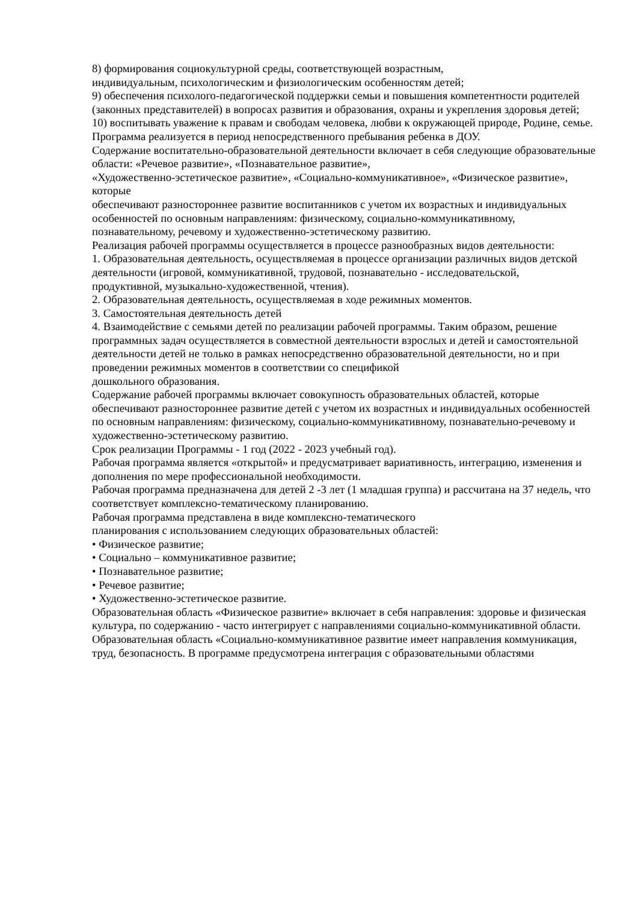8) формирования социокультурной среды, соответствующей возрастным,
индивидуальным, психологическим и физиологическим особенностям детей;
9) обеспечения психолого-педагогической поддержки семьи и повышения компетентности родителей (законных представителей) в вопросах развития и образования, охраны и укрепления здоровья детей;
10) воспитывать уважение к правам и свободам человека, любви к окружающей природе, Родине, семье.
Программа реализуется в период непосредственного пребывания ребенка в ДОУ.
Содержание воспитательно-образовательной деятельности включает в себя следующие образовательные области: «Речевое развитие», «Познавательное развитие»,
«Художественно-эстетическое развитие», «Социально-коммуникативное», «Физическое развитие», которые
обеспечивают разностороннее развитие воспитанников с учетом их возрастных и индивидуальных особенностей по основным направлениям: физическому, социально-коммуникативному, познавательному, речевому и художественно-эстетическому развитию.
Реализация рабочей программы осуществляется в процессе разнообразных видов деятельности:
1. Образовательная деятельность, осуществляемая в процессе организации различных видов детской деятельности (игровой, коммуникативной, трудовой, познавательно - исследовательской,
продуктивной, музыкально-художественной, чтения).
2. Образовательная деятельность, осуществляемая в ходе режимных моментов.
3. Самостоятельная деятельность детей
4. Взаимодействие с семьями детей по реализации рабочей программы. Таким образом, решение программных задач осуществляется в совместной деятельности взрослых и детей и самостоятельной деятельности детей не только в рамках непосредственно образовательной деятельности, но и при проведении режимных моментов в соответствии со спецификой
дошкольного образования.
Содержание рабочей программы включает совокупность образовательных областей, которые обеспечивают разностороннее развитие детей с учетом их возрастных и индивидуальных особенностей по основным направлениям: физическому, социально-коммуникативному, познавательно-речевому и художественно-эстетическому развитию.
Срок реализации Программы - 1 год (2022 - 2023 учебный год).
Рабочая программа является «открытой» и предусматривает вариативность, интеграцию, изменения и дополнения по мере профессиональной необходимости.
Рабочая программа предназначена для детей 2 -3 лет (1 младшая группа) и рассчитана на 37 недель, что соответствует комплексно-тематическому планированию.
Рабочая программа представлена в виде комплексно-тематического
планирования с использованием следующих образовательных областей:
• Физическое развитие;
• Социально – коммуникативное развитие;
• Познавательное развитие;
• Речевое развитие;
• Художественно-эстетическое развитие.
Образовательная область «Физическое развитие» включает в себя направления: здоровье и физическая культура, по содержанию - часто интегрирует с направлениями социально-коммуникативной области.
Образовательная область «Социально-коммуникативное развитие имеет направления коммуникация, труд, безопасность. В программе предусмотрена интеграция с образовательными областями